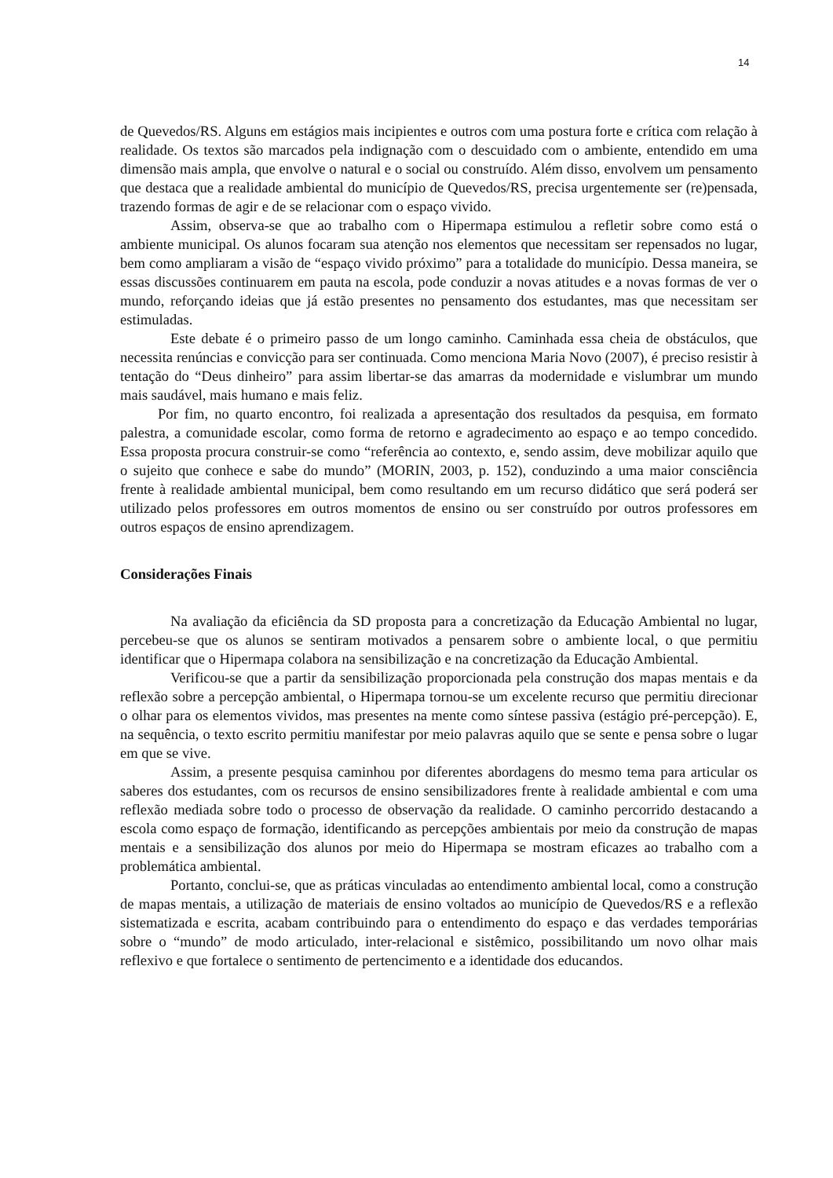14
de Quevedos/RS. Alguns em estágios mais incipientes e outros com uma postura forte e crítica com relação à realidade. Os textos são marcados pela indignação com o descuidado com o ambiente, entendido em uma dimensão mais ampla, que envolve o natural e o social ou construído. Além disso, envolvem um pensamento que destaca que a realidade ambiental do município de Quevedos/RS, precisa urgentemente ser (re)pensada, trazendo formas de agir e de se relacionar com o espaço vivido.
Assim, observa-se que ao trabalho com o Hipermapa estimulou a refletir sobre como está o ambiente municipal. Os alunos focaram sua atenção nos elementos que necessitam ser repensados no lugar, bem como ampliaram a visão de “espaço vivido próximo” para a totalidade do município. Dessa maneira, se essas discussões continuarem em pauta na escola, pode conduzir a novas atitudes e a novas formas de ver o mundo, reforçando ideias que já estão presentes no pensamento dos estudantes, mas que necessitam ser estimuladas.
Este debate é o primeiro passo de um longo caminho. Caminhada essa cheia de obstáculos, que necessita renúncias e convicção para ser continuada. Como menciona Maria Novo (2007), é preciso resistir à tentação do “Deus dinheiro” para assim libertar-se das amarras da modernidade e vislumbrar um mundo mais saudável, mais humano e mais feliz.
Por fim, no quarto encontro, foi realizada a apresentação dos resultados da pesquisa, em formato palestra, a comunidade escolar, como forma de retorno e agradecimento ao espaço e ao tempo concedido. Essa proposta procura construir-se como “referência ao contexto, e, sendo assim, deve mobilizar aquilo que o sujeito que conhece e sabe do mundo” (MORIN, 2003, p. 152), conduzindo a uma maior consciência frente à realidade ambiental municipal, bem como resultando em um recurso didático que será poderá ser utilizado pelos professores em outros momentos de ensino ou ser construído por outros professores em outros espaços de ensino aprendizagem.
Considerações Finais
Na avaliação da eficiência da SD proposta para a concretização da Educação Ambiental no lugar, percebeu-se que os alunos se sentiram motivados a pensarem sobre o ambiente local, o que permitiu identificar que o Hipermapa colabora na sensibilização e na concretização da Educação Ambiental.
Verificou-se que a partir da sensibilização proporcionada pela construção dos mapas mentais e da reflexão sobre a percepção ambiental, o Hipermapa tornou-se um excelente recurso que permitiu direcionar o olhar para os elementos vividos, mas presentes na mente como síntese passiva (estágio pré-percepção). E, na sequência, o texto escrito permitiu manifestar por meio palavras aquilo que se sente e pensa sobre o lugar em que se vive.
Assim, a presente pesquisa caminhou por diferentes abordagens do mesmo tema para articular os saberes dos estudantes, com os recursos de ensino sensibilizadores frente à realidade ambiental e com uma reflexão mediada sobre todo o processo de observação da realidade. O caminho percorrido destacando a escola como espaço de formação, identificando as percepções ambientais por meio da construção de mapas mentais e a sensibilização dos alunos por meio do Hipermapa se mostram eficazes ao trabalho com a problemática ambiental.
Portanto, conclui-se, que as práticas vinculadas ao entendimento ambiental local, como a construção de mapas mentais, a utilização de materiais de ensino voltados ao município de Quevedos/RS e a reflexão sistematizada e escrita, acabam contribuindo para o entendimento do espaço e das verdades temporárias sobre o “mundo” de modo articulado, inter-relacional e sistêmico, possibilitando um novo olhar mais reflexivo e que fortalece o sentimento de pertencimento e a identidade dos educandos.